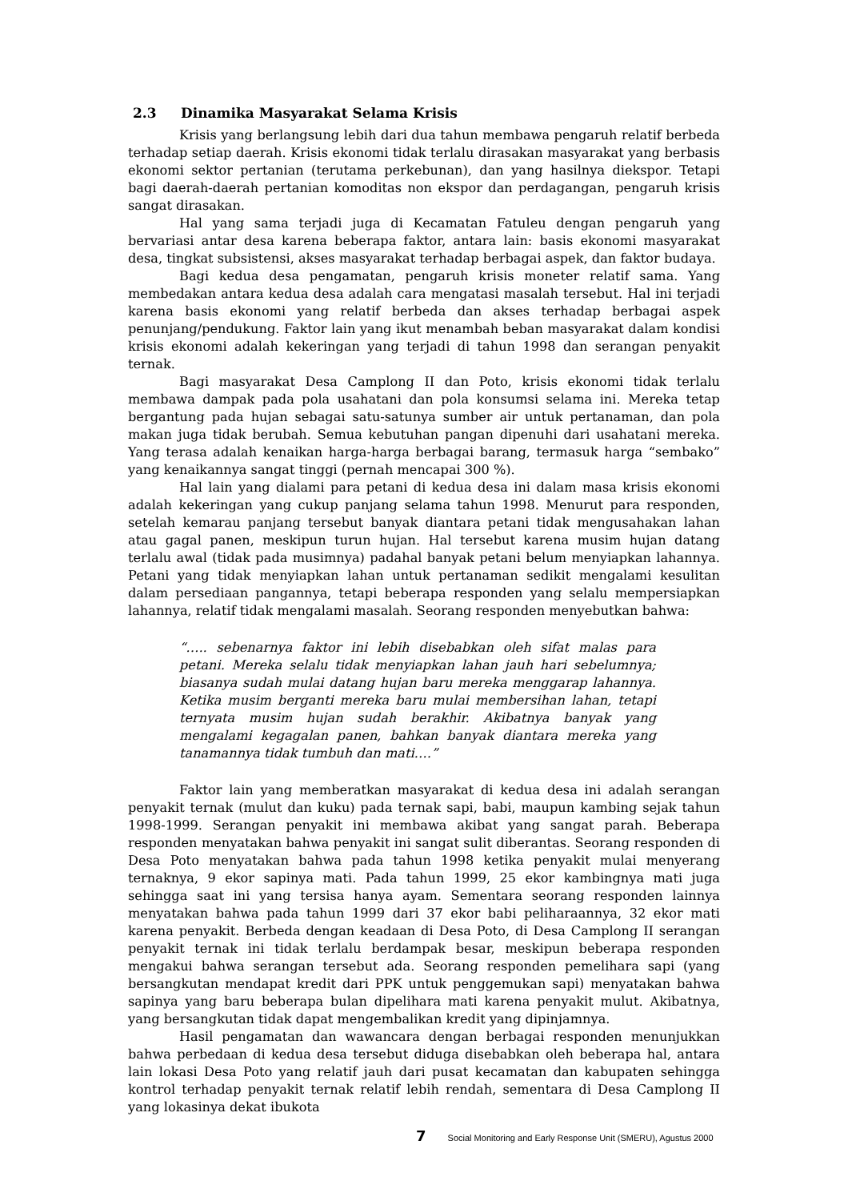2.3 Dinamika Masyarakat Selama Krisis
Krisis yang berlangsung lebih dari dua tahun membawa pengaruh relatif berbeda terhadap setiap daerah. Krisis ekonomi tidak terlalu dirasakan masyarakat yang berbasis ekonomi sektor pertanian (terutama perkebunan), dan yang hasilnya diekspor. Tetapi bagi daerah-daerah pertanian komoditas non ekspor dan perdagangan, pengaruh krisis sangat dirasakan.
Hal yang sama terjadi juga di Kecamatan Fatuleu dengan pengaruh yang bervariasi antar desa karena beberapa faktor, antara lain: basis ekonomi masyarakat desa, tingkat subsistensi, akses masyarakat terhadap berbagai aspek, dan faktor budaya.
Bagi kedua desa pengamatan, pengaruh krisis moneter relatif sama. Yang membedakan antara kedua desa adalah cara mengatasi masalah tersebut. Hal ini terjadi karena basis ekonomi yang relatif berbeda dan akses terhadap berbagai aspek penunjang/pendukung. Faktor lain yang ikut menambah beban masyarakat dalam kondisi krisis ekonomi adalah kekeringan yang terjadi di tahun 1998 dan serangan penyakit ternak.
Bagi masyarakat Desa Camplong II dan Poto, krisis ekonomi tidak terlalu membawa dampak pada pola usahatani dan pola konsumsi selama ini. Mereka tetap bergantung pada hujan sebagai satu-satunya sumber air untuk pertanaman, dan pola makan juga tidak berubah. Semua kebutuhan pangan dipenuhi dari usahatani mereka. Yang terasa adalah kenaikan harga-harga berbagai barang, termasuk harga “sembako” yang kenaikannya sangat tinggi (pernah mencapai 300 %).
Hal lain yang dialami para petani di kedua desa ini dalam masa krisis ekonomi adalah kekeringan yang cukup panjang selama tahun 1998. Menurut para responden, setelah kemarau panjang tersebut banyak diantara petani tidak mengusahakan lahan atau gagal panen, meskipun turun hujan. Hal tersebut karena musim hujan datang terlalu awal (tidak pada musimnya) padahal banyak petani belum menyiapkan lahannya. Petani yang tidak menyiapkan lahan untuk pertanaman sedikit mengalami kesulitan dalam persediaan pangannya, tetapi beberapa responden yang selalu mempersiapkan lahannya, relatif tidak mengalami masalah. Seorang responden menyebutkan bahwa:
“….. sebenarnya faktor ini lebih disebabkan oleh sifat malas para petani. Mereka selalu tidak menyiapkan lahan jauh hari sebelumnya; biasanya sudah mulai datang hujan baru mereka menggarap lahannya. Ketika musim berganti mereka baru mulai membersihan lahan, tetapi ternyata musim hujan sudah berakhir. Akibatnya banyak yang mengalami kegagalan panen, bahkan banyak diantara mereka yang tanamannya tidak tumbuh dan mati….”
Faktor lain yang memberatkan masyarakat di kedua desa ini adalah serangan penyakit ternak (mulut dan kuku) pada ternak sapi, babi, maupun kambing sejak tahun 1998-1999. Serangan penyakit ini membawa akibat yang sangat parah. Beberapa responden menyatakan bahwa penyakit ini sangat sulit diberantas. Seorang responden di Desa Poto menyatakan bahwa pada tahun 1998 ketika penyakit mulai menyerang ternaknya, 9 ekor sapinya mati. Pada tahun 1999, 25 ekor kambingnya mati juga sehingga saat ini yang tersisa hanya ayam. Sementara seorang responden lainnya menyatakan bahwa pada tahun 1999 dari 37 ekor babi peliharaannya, 32 ekor mati karena penyakit. Berbeda dengan keadaan di Desa Poto, di Desa Camplong II serangan penyakit ternak ini tidak terlalu berdampak besar, meskipun beberapa responden mengakui bahwa serangan tersebut ada. Seorang responden pemelihara sapi (yang bersangkutan mendapat kredit dari PPK untuk penggemukan sapi) menyatakan bahwa sapinya yang baru beberapa bulan dipelihara mati karena penyakit mulut. Akibatnya, yang bersangkutan tidak dapat mengembalikan kredit yang dipinjamnya.
Hasil pengamatan dan wawancara dengan berbagai responden menunjukkan bahwa perbedaan di kedua desa tersebut diduga disebabkan oleh beberapa hal, antara lain lokasi Desa Poto yang relatif jauh dari pusat kecamatan dan kabupaten sehingga kontrol terhadap penyakit ternak relatif lebih rendah, sementara di Desa Camplong II yang lokasinya dekat ibukota
7 Social Monitoring and Early Response Unit (SMERU), Agustus 2000